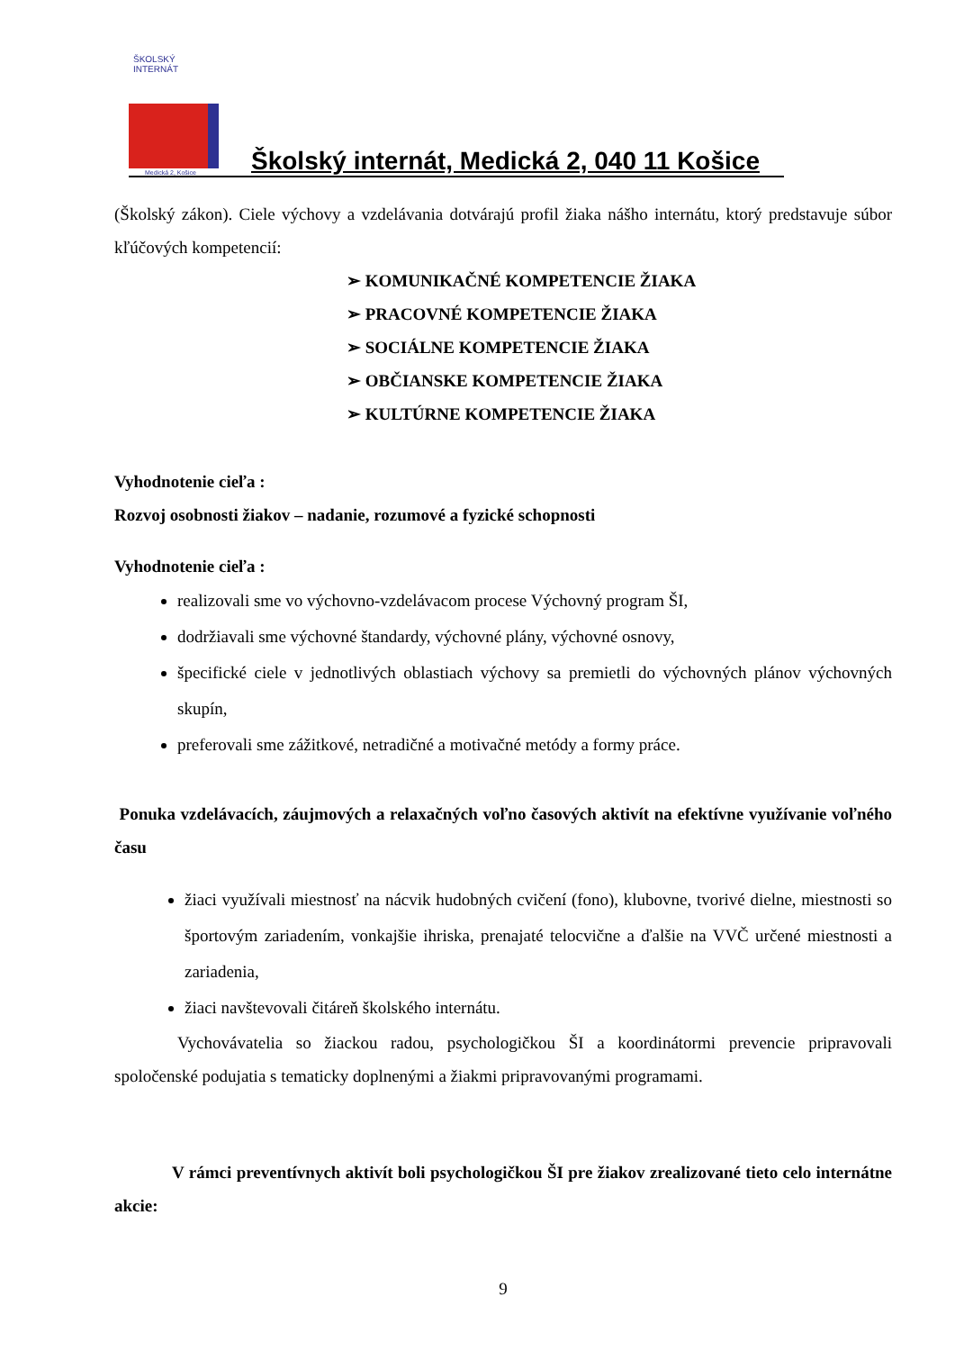ŠKOLSKÝ INTERNÁT
Medická 2, Košice
Školský internát, Medická 2, 040 11 Košice
(Školský zákon). Ciele výchovy a vzdelávania dotvárajú profil žiaka nášho internátu, ktorý predstavuje súbor kľúčových kompetencií:
➢ KOMUNIKAČNÉ KOMPETENCIE ŽIAKA
➢ PRACOVNÉ KOMPETENCIE ŽIAKA
➢ SOCIÁLNE KOMPETENCIE ŽIAKA
➢ OBČIANSKE KOMPETENCIE ŽIAKA
➢ KULTÚRNE KOMPETENCIE ŽIAKA
Vyhodnotenie cieľa :
Rozvoj osobnosti žiakov – nadanie, rozumové a fyzické schopnosti
Vyhodnotenie cieľa :
realizovali sme vo výchovno-vzdelávacom procese Výchovný program ŠI,
dodržiavali sme výchovné štandardy, výchovné plány, výchovné osnovy,
špecifické ciele v jednotlivých oblastiach výchovy sa premietli do výchovných plánov výchovných skupín,
preferovali sme zážitkové, netradičné a motivačné metódy a formy práce.
Ponuka vzdelávacích, záujmových a relaxačných voľno časových aktivít na efektívne využívanie voľného času
žiaci využívali miestnosť na nácvik hudobných cvičení (fono), klubovne, tvorivé dielne, miestnosti so športovým zariadením, vonkajšie ihriska, prenajaté telocvične a ďalšie na VVČ určené miestnosti a zariadenia,
žiaci navštevovali čitáreň školského internátu.
Vychovávatelia so žiackou radou, psychologičkou ŠI a koordinátormi prevencie pripravovali spoločenské podujatia s tematicky doplnenými a žiakmi pripravovanými programami.
V rámci preventívnych aktivít boli psychologičkou ŠI pre žiakov zrealizované tieto celo internátne akcie:
9